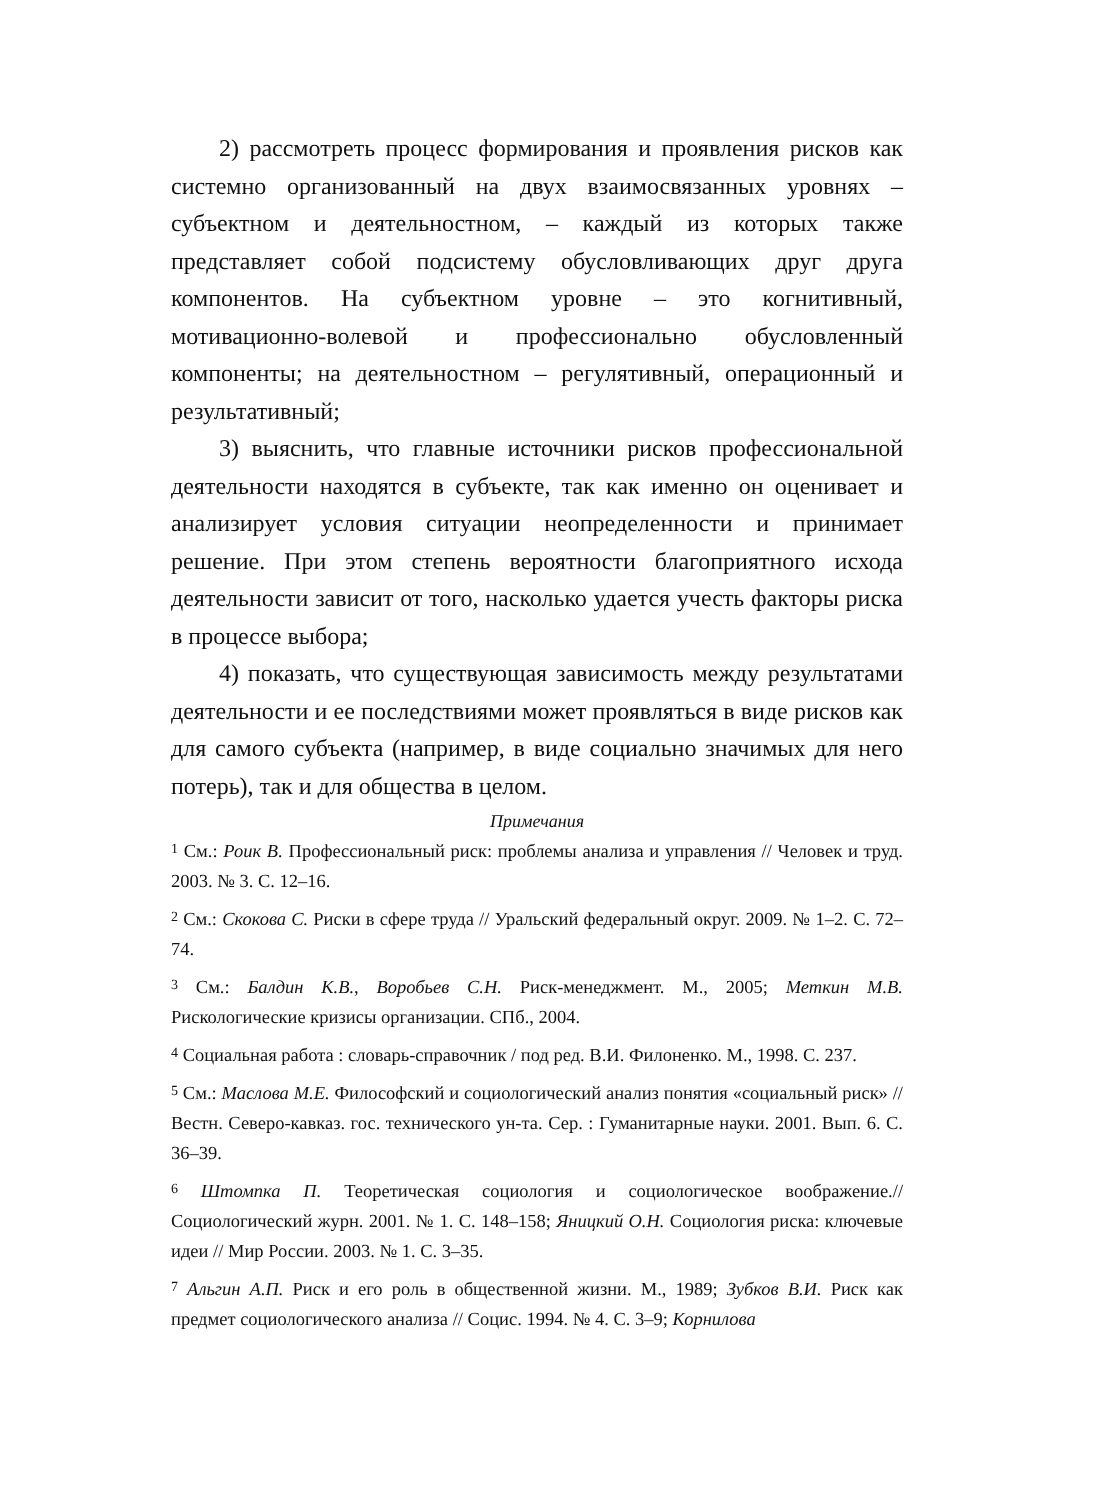2) рассмотреть процесс формирования и проявления рисков как системно организованный на двух взаимосвязанных уровнях – субъектном и деятельностном, – каждый из которых также представляет собой подсистему обусловливающих друг друга компонентов. На субъектном уровне – это когнитивный, мотивационно-волевой и профессионально обусловленный компоненты; на деятельностном – регулятивный, операционный и результативный;
3) выяснить, что главные источники рисков профессиональной деятельности находятся в субъекте, так как именно он оценивает и анализирует условия ситуации неопределенности и принимает решение. При этом степень вероятности благоприятного исхода деятельности зависит от того, насколько удается учесть факторы риска в процессе выбора;
4) показать, что существующая зависимость между результатами деятельности и ее последствиями может проявляться в виде рисков как для самого субъекта (например, в виде социально значимых для него потерь), так и для общества в целом.
Примечания
<sup>1</sup> См.: Роик В. Профессиональный риск: проблемы анализа и управления // Человек и труд. 2003. № 3. С. 12–16.
<sup>2</sup> См.: Скокова С. Риски в сфере труда // Уральский федеральный округ. 2009. № 1–2. С. 72–74.
<sup>3</sup> См.: Балдин К.В., Воробьев С.Н. Риск-менеджмент. М., 2005; Меткин М.В. Рискологические кризисы организации. СПб., 2004.
<sup>4</sup> Социальная работа : словарь-справочник / под ред. В.И. Филоненко. М., 1998. С. 237.
<sup>5</sup> См.: Маслова М.Е. Философский и социологический анализ понятия «социальный риск» // Вестн. Северо-кавказ. гос. технического ун-та. Сер. : Гуманитарные науки. 2001. Вып. 6. С. 36–39.
<sup>6</sup> Штомпка П. Теоретическая социология и социологическое воображение.// Социологический журн. 2001. № 1. С. 148–158; Яницкий О.Н. Социология риска: ключевые идеи // Мир России. 2003. № 1. С. 3–35.
<sup>7</sup> Альгин А.П. Риск и его роль в общественной жизни. М., 1989; Зубков В.И. Риск как предмет социологического анализа // Социс. 1994. № 4. С. 3–9; Корнилова